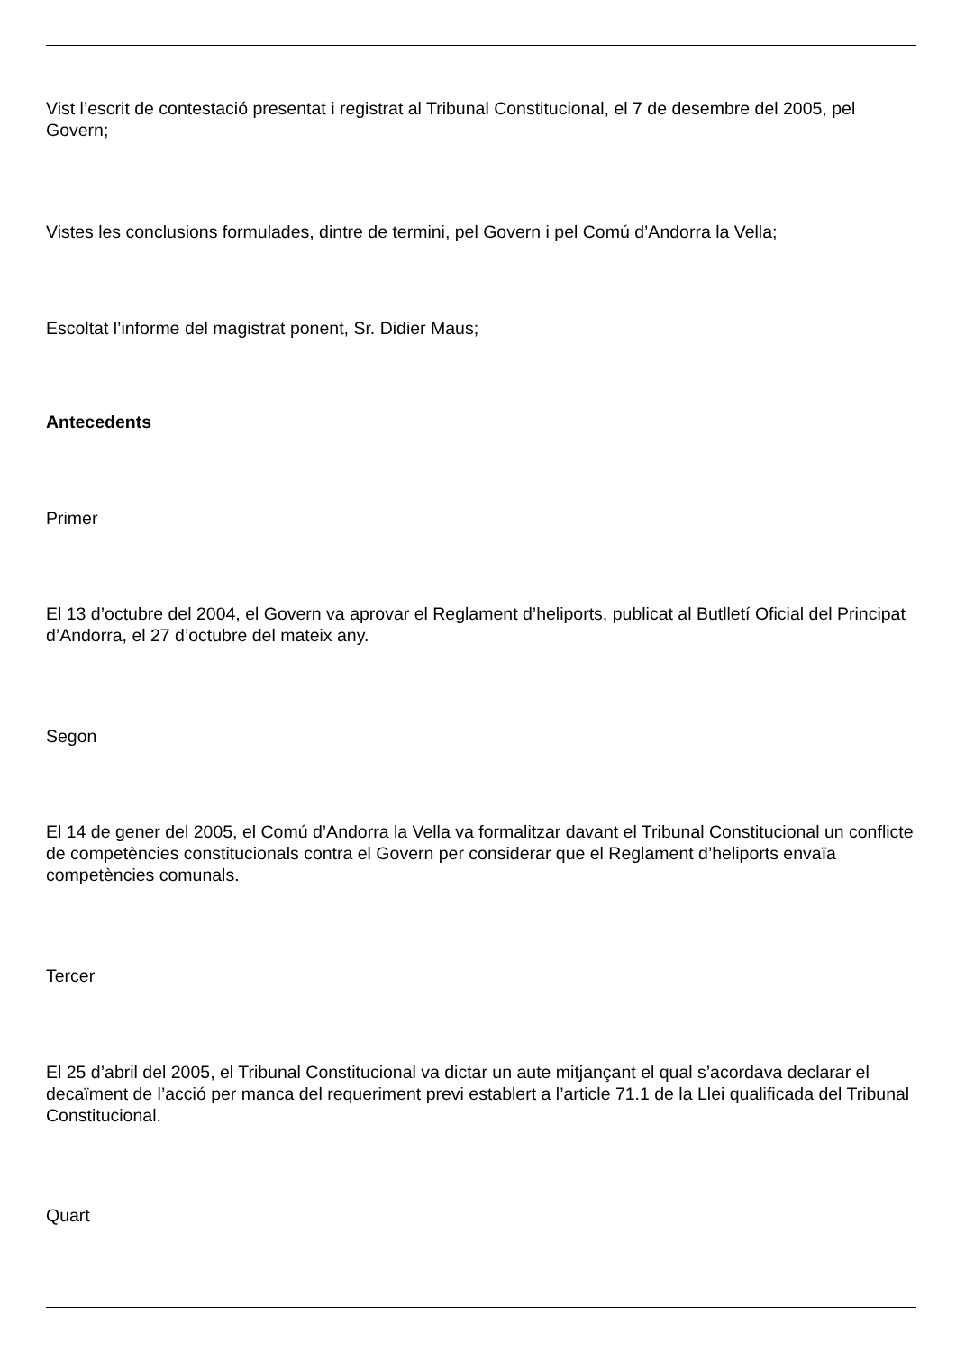Vist l’escrit de contestació presentat i registrat al Tribunal Constitucional, el 7 de desembre del 2005, pel Govern;
Vistes les conclusions formulades, dintre de termini, pel Govern i pel Comú d’Andorra la Vella;
Escoltat l’informe del magistrat ponent, Sr. Didier Maus;
Antecedents
Primer
El 13 d’octubre del 2004, el Govern va aprovar el Reglament d’heliports, publicat al Butlletí Oficial del Principat d’Andorra, el 27 d’octubre del mateix any.
Segon
El 14 de gener del 2005, el Comú d’Andorra la Vella va formalitzar davant el Tribunal Constitucional un conflicte de competències constitucionals contra el Govern per considerar que el Reglament d’heliports envaïa competències comunals.
Tercer
El 25 d’abril del 2005, el Tribunal Constitucional va dictar un aute mitjançant el qual s’acordava declarar el decaïment de l’acció per manca del requeriment previ establert a l’article 71.1 de la Llei qualificada del Tribunal Constitucional.
Quart